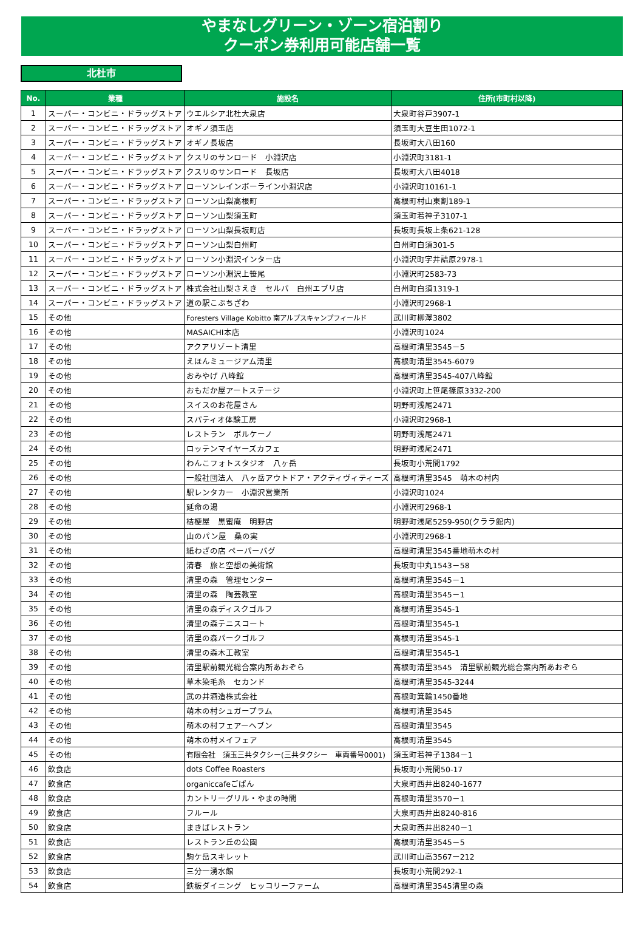やまなしグリーン・ゾーン宿泊割り
クーポン券利用可能店舗一覧
北杜市
| No. | 業種 | 施設名 | 住所(市町村以降) |
| --- | --- | --- | --- |
| 1 | スーパー・コンビニ・ドラッグストア | ウエルシア北杜大泉店 | 大泉町谷戸3907-1 |
| 2 | スーパー・コンビニ・ドラッグストア | オギノ須玉店 | 須玉町大豆生田1072-1 |
| 3 | スーパー・コンビニ・ドラッグストア | オギノ長坂店 | 長坂町大八田160 |
| 4 | スーパー・コンビニ・ドラッグストア | クスリのサンロード 小淵沢店 | 小淵沢町3181-1 |
| 5 | スーパー・コンビニ・ドラッグストア | クスリのサンロード 長坂店 | 長坂町大八田4018 |
| 6 | スーパー・コンビニ・ドラッグストア | ローソンレインボーライン小淵沢店 | 小淵沢町10161-1 |
| 7 | スーパー・コンビニ・ドラッグストア | ローソン山梨高根町 | 高根町村山東割189-1 |
| 8 | スーパー・コンビニ・ドラッグストア | ローソン山梨須玉町 | 須玉町若神子3107-1 |
| 9 | スーパー・コンビニ・ドラッグストア | ローソン山梨長坂町店 | 長坂町長坂上条621-128 |
| 10 | スーパー・コンビニ・ドラッグストア | ローソン山梨白州町 | 白州町白須301-5 |
| 11 | スーパー・コンビニ・ドラッグストア | ローソン小淵沢インター店 | 小淵沢町字井詰原2978-1 |
| 12 | スーパー・コンビニ・ドラッグストア | ローソン小淵沢上笹尾 | 小淵沢町2583-73 |
| 13 | スーパー・コンビニ・ドラッグストア | 株式会社山梨さえき セルバ 白州エブリ店 | 白州町白須1319-1 |
| 14 | スーパー・コンビニ・ドラッグストア | 道の駅こぶちざわ | 小淵沢町2968-1 |
| 15 | その他 | Foresters Village Kobitto 南アルプスキャンプフィールド | 武川町柳澤3802 |
| 16 | その他 | MASAICHI本店 | 小淵沢町1024 |
| 17 | その他 | アクアリゾート清里 | 高根町清里3545－5 |
| 18 | その他 | えほんミュージアム清里 | 高根町清里3545-6079 |
| 19 | その他 | おみやげ 八峰館 | 高根町清里3545-407八峰館 |
| 20 | その他 | おもだか屋アートステージ | 小淵沢町上笹尾篠原3332-200 |
| 21 | その他 | スイスのお花屋さん | 明野町浅尾2471 |
| 22 | その他 | スパティオ体験工房 | 小淵沢町2968-1 |
| 23 | その他 | レストラン ボルケーノ | 明野町浅尾2471 |
| 24 | その他 | ロッテンマイヤーズカフェ | 明野町浅尾2471 |
| 25 | その他 | わんこフォトスタジオ 八ヶ岳 | 長坂町小荒間1792 |
| 26 | その他 | 一般社団法人 八ヶ岳アウトドア・アクティヴィティーズ | 高根町清里3545 萌木の村内 |
| 27 | その他 | 駅レンタカー 小淵沢営業所 | 小淵沢町1024 |
| 28 | その他 | 延命の湯 | 小淵沢町2968-1 |
| 29 | その他 | 桔梗屋 黒蜜庵 明野店 | 明野町浅尾5259-950(クララ館内) |
| 30 | その他 | 山のパン屋 桑の実 | 小淵沢町2968-1 |
| 31 | その他 | 紙わざの店 ペーパーバグ | 高根町清里3545番地萌木の村 |
| 32 | その他 | 清春 旅と空想の美術館 | 長坂町中丸1543－58 |
| 33 | その他 | 清里の森 管理センター | 高根町清里3545－1 |
| 34 | その他 | 清里の森 陶芸教室 | 高根町清里3545－1 |
| 35 | その他 | 清里の森ディスクゴルフ | 高根町清里3545-1 |
| 36 | その他 | 清里の森テニスコート | 高根町清里3545-1 |
| 37 | その他 | 清里の森パークゴルフ | 高根町清里3545-1 |
| 38 | その他 | 清里の森木工教室 | 高根町清里3545-1 |
| 39 | その他 | 清里駅前観光総合案内所あおぞら | 高根町清里3545 清里駅前観光総合案内所あおぞら |
| 40 | その他 | 草木染毛糸 セカンド | 高根町清里3545-3244 |
| 41 | その他 | 武の井酒造株式会社 | 高根町箕輪1450番地 |
| 42 | その他 | 萌木の村シュガープラム | 高根町清里3545 |
| 43 | その他 | 萌木の村フェアーヘブン | 高根町清里3545 |
| 44 | その他 | 萌木の村メイフェア | 高根町清里3545 |
| 45 | その他 | 有限会社 須玉三共タクシー(三共タクシー 車両番号0001) | 須玉町若神子1384－1 |
| 46 | 飲食店 | dots Coffee Roasters | 長坂町小荒間50-17 |
| 47 | 飲食店 | organiccafeごぱん | 大泉町西井出8240-1677 |
| 48 | 飲食店 | カントリーグリル・やまの時間 | 高根町清里3570－1 |
| 49 | 飲食店 | フルール | 大泉町西井出8240-816 |
| 50 | 飲食店 | まきばレストラン | 大泉町西井出8240－1 |
| 51 | 飲食店 | レストラン丘の公園 | 高根町清里3545－5 |
| 52 | 飲食店 | 駒ケ岳スキレット | 武川町山高3567ー212 |
| 53 | 飲食店 | 三分一湧水館 | 長坂町小荒間292-1 |
| 54 | 飲食店 | 鉄板ダイニング ヒッコリーファーム | 高根町清里3545清里の森 |